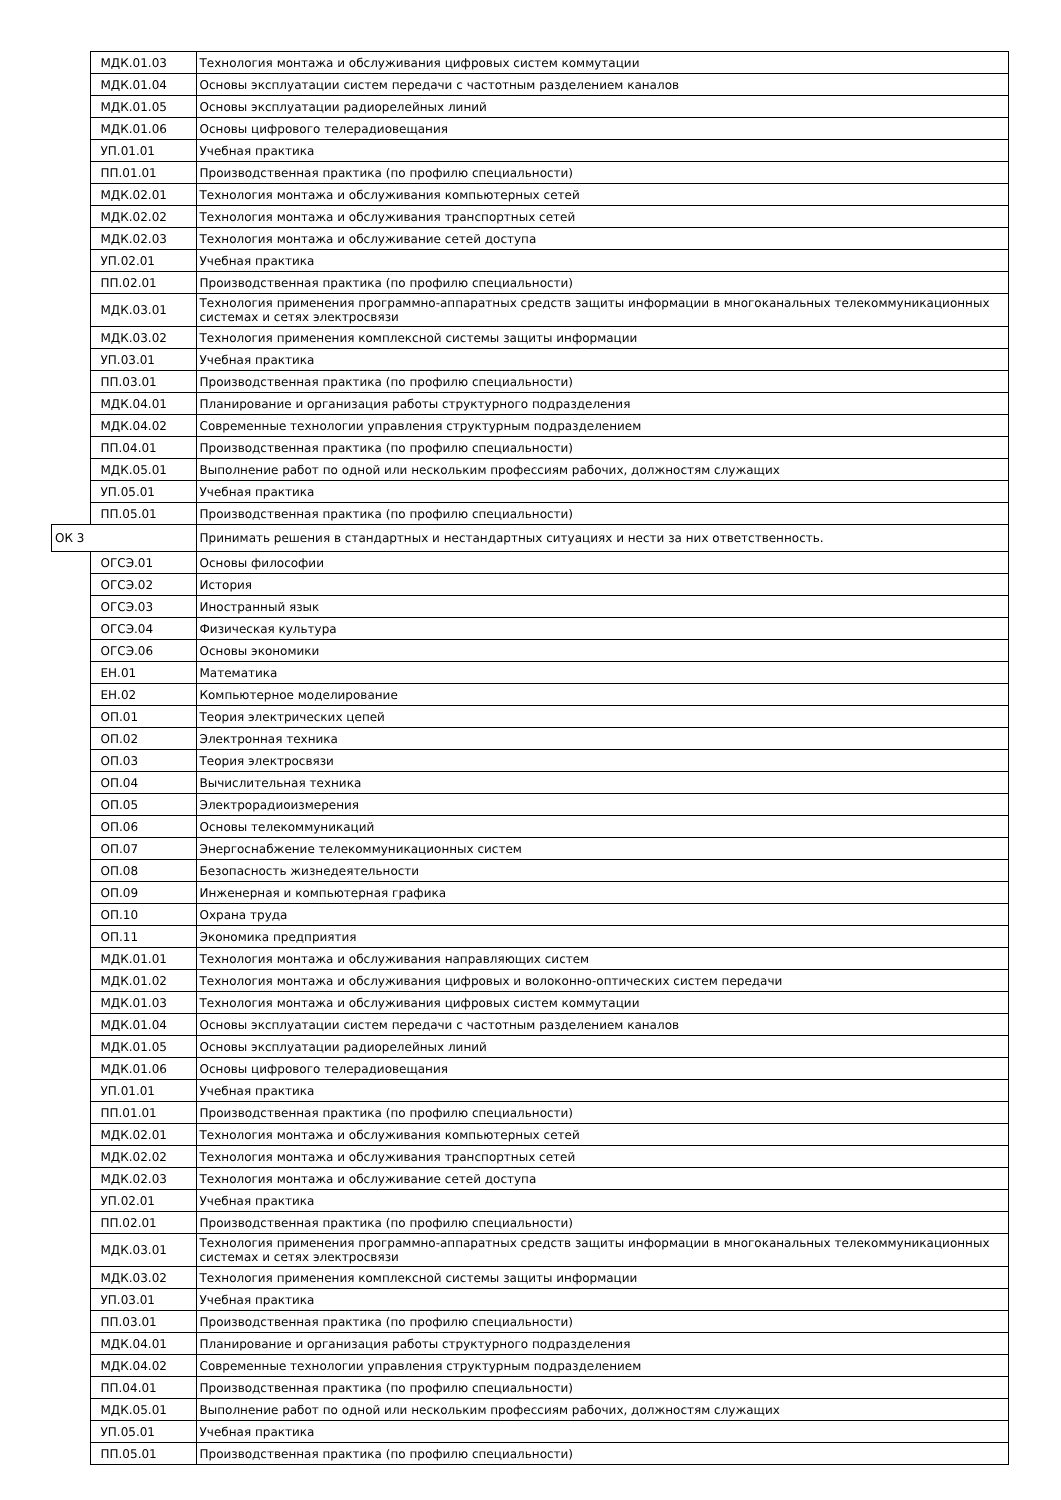| | МДК.01.03 | Технология монтажа и обслуживания цифровых систем коммутации |
| | МДК.01.04 | Основы эксплуатации систем передачи с частотным разделением каналов |
| | МДК.01.05 | Основы эксплуатации радиорелейных линий |
| | МДК.01.06 | Основы цифрового телерадиовещания |
| | УП.01.01 | Учебная практика |
| | ПП.01.01 | Производственная практика (по профилю специальности) |
| | МДК.02.01 | Технология монтажа и обслуживания компьютерных сетей |
| | МДК.02.02 | Технология монтажа и обслуживания транспортных сетей |
| | МДК.02.03 | Технология монтажа и обслуживание сетей доступа |
| | УП.02.01 | Учебная практика |
| | ПП.02.01 | Производственная практика (по профилю специальности) |
| | МДК.03.01 | Технология применения программно-аппаратных средств защиты информации в многоканальных телекоммуникационных системах и сетях электросвязи |
| | МДК.03.02 | Технология применения комплексной системы защиты информации |
| | УП.03.01 | Учебная практика |
| | ПП.03.01 | Производственная практика (по профилю специальности) |
| | МДК.04.01 | Планирование и организация работы структурного подразделения |
| | МДК.04.02 | Современные технологии управления структурным подразделением |
| | ПП.04.01 | Производственная практика (по профилю специальности) |
| | МДК.05.01 | Выполнение работ по одной или нескольким профессиям рабочих, должностям служащих |
| | УП.05.01 | Учебная практика |
| | ПП.05.01 | Производственная практика (по профилю специальности) |
| ОК 3 | | Принимать решения в стандартных и нестандартных ситуациях и нести за них ответственность. |
| | ОГСЭ.01 | Основы философии |
| | ОГСЭ.02 | История |
| | ОГСЭ.03 | Иностранный язык |
| | ОГСЭ.04 | Физическая культура |
| | ОГСЭ.06 | Основы экономики |
| | ЕН.01 | Математика |
| | ЕН.02 | Компьютерное моделирование |
| | ОП.01 | Теория электрических цепей |
| | ОП.02 | Электронная техника |
| | ОП.03 | Теория электросвязи |
| | ОП.04 | Вычислительная техника |
| | ОП.05 | Электрорадиоизмерения |
| | ОП.06 | Основы телекоммуникаций |
| | ОП.07 | Энергоснабжение телекоммуникационных систем |
| | ОП.08 | Безопасность жизнедеятельности |
| | ОП.09 | Инженерная и компьютерная графика |
| | ОП.10 | Охрана труда |
| | ОП.11 | Экономика предприятия |
| | МДК.01.01 | Технология монтажа и обслуживания направляющих систем |
| | МДК.01.02 | Технология монтажа и обслуживания цифровых и волоконно-оптических систем передачи |
| | МДК.01.03 | Технология монтажа и обслуживания цифровых систем коммутации |
| | МДК.01.04 | Основы эксплуатации систем передачи с частотным разделением каналов |
| | МДК.01.05 | Основы эксплуатации радиорелейных линий |
| | МДК.01.06 | Основы цифрового телерадиовещания |
| | УП.01.01 | Учебная практика |
| | ПП.01.01 | Производственная практика (по профилю специальности) |
| | МДК.02.01 | Технология монтажа и обслуживания компьютерных сетей |
| | МДК.02.02 | Технология монтажа и обслуживания транспортных сетей |
| | МДК.02.03 | Технология монтажа и обслуживание сетей доступа |
| | УП.02.01 | Учебная практика |
| | ПП.02.01 | Производственная практика (по профилю специальности) |
| | МДК.03.01 | Технология применения программно-аппаратных средств защиты информации в многоканальных телекоммуникационных системах и сетях электросвязи |
| | МДК.03.02 | Технология применения комплексной системы защиты информации |
| | УП.03.01 | Учебная практика |
| | ПП.03.01 | Производственная практика (по профилю специальности) |
| | МДК.04.01 | Планирование и организация работы структурного подразделения |
| | МДК.04.02 | Современные технологии управления структурным подразделением |
| | ПП.04.01 | Производственная практика (по профилю специальности) |
| | МДК.05.01 | Выполнение работ по одной или нескольким профессиям рабочих, должностям служащих |
| | УП.05.01 | Учебная практика |
| | ПП.05.01 | Производственная практика (по профилю специальности) |